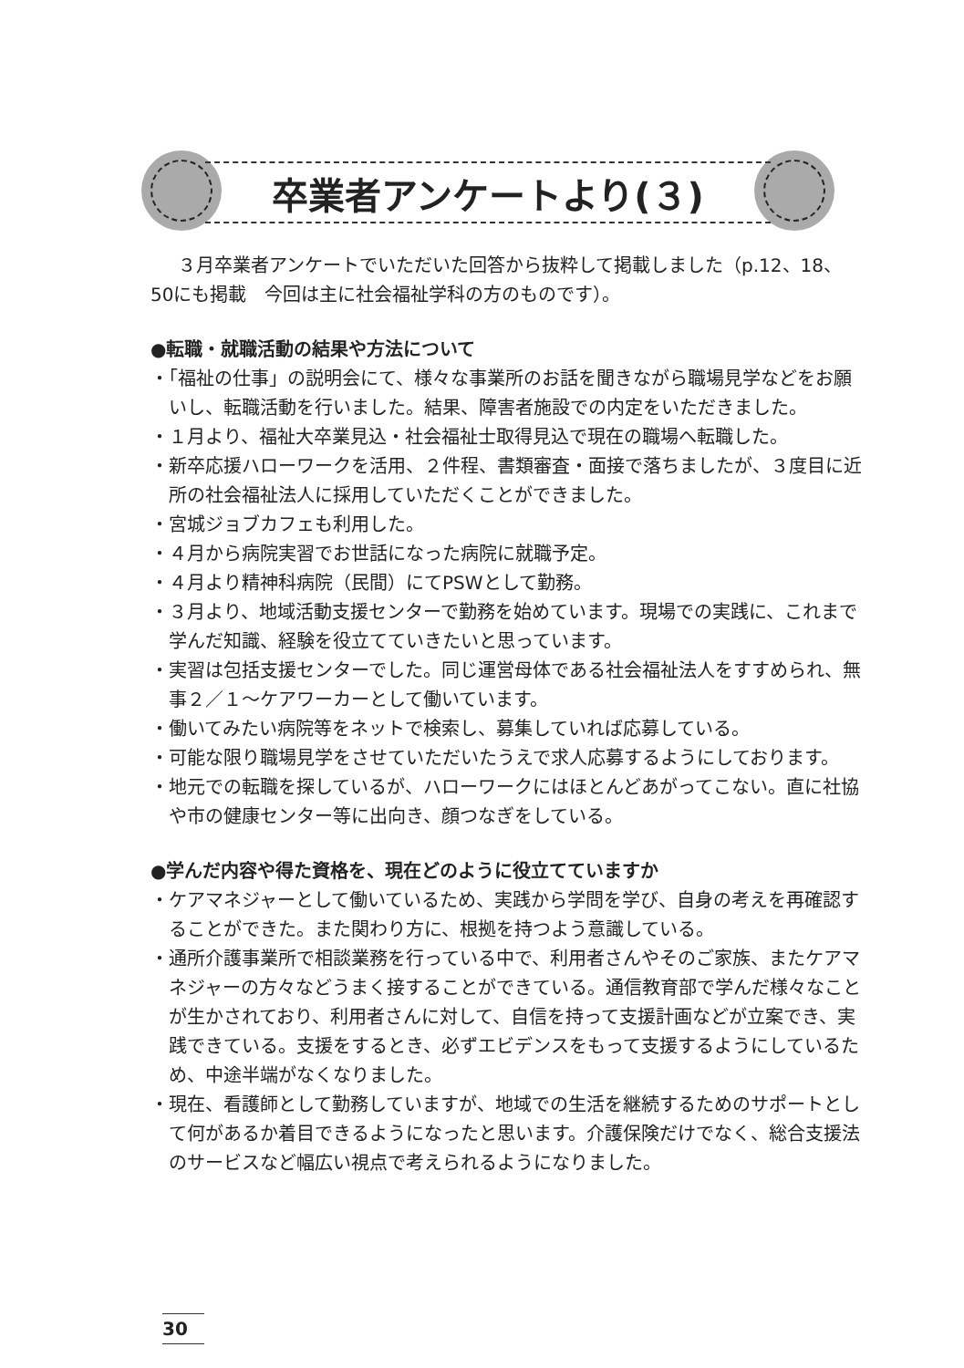卒業者アンケートより(３)
３月卒業者アンケートでいただいた回答から抜粋して掲載しました（p.12、18、50にも掲載　今回は主に社会福祉学科の方のものです）。
●転職・就職活動の結果や方法について
・「福祉の仕事」の説明会にて、様々な事業所のお話を聞きながら職場見学などをお願いし、転職活動を行いました。結果、障害者施設での内定をいただきました。
・１月より、福祉大卒業見込・社会福祉士取得見込で現在の職場へ転職した。
・新卒応援ハローワークを活用、２件程、書類審査・面接で落ちましたが、３度目に近所の社会福祉法人に採用していただくことができました。
・宮城ジョブカフェも利用した。
・４月から病院実習でお世話になった病院に就職予定。
・４月より精神科病院（民間）にてPSWとして勤務。
・３月より、地域活動支援センターで勤務を始めています。現場での実践に、これまで学んだ知識、経験を役立てていきたいと思っています。
・実習は包括支援センターでした。同じ運営母体である社会福祉法人をすすめられ、無事２／１～ケアワーカーとして働いています。
・働いてみたい病院等をネットで検索し、募集していれば応募している。
・可能な限り職場見学をさせていただいたうえで求人応募するようにしております。
・地元での転職を探しているが、ハローワークにはほとんどあがってこない。直に社協や市の健康センター等に出向き、顔つなぎをしている。
●学んだ内容や得た資格を、現在どのように役立てていますか
・ケアマネジャーとして働いているため、実践から学問を学び、自身の考えを再確認することができた。また関わり方に、根拠を持つよう意識している。
・通所介護事業所で相談業務を行っている中で、利用者さんやそのご家族、またケアマネジャーの方々などうまく接することができている。通信教育部で学んだ様々なことが生かされており、利用者さんに対して、自信を持って支援計画などが立案でき、実践できている。支援をするとき、必ずエビデンスをもって支援するようにしているため、中途半端がなくなりました。
・現在、看護師として勤務していますが、地域での生活を継続するためのサポートとして何があるか着目できるようになったと思います。介護保険だけでなく、総合支援法のサービスなど幅広い視点で考えられるようになりました。
30